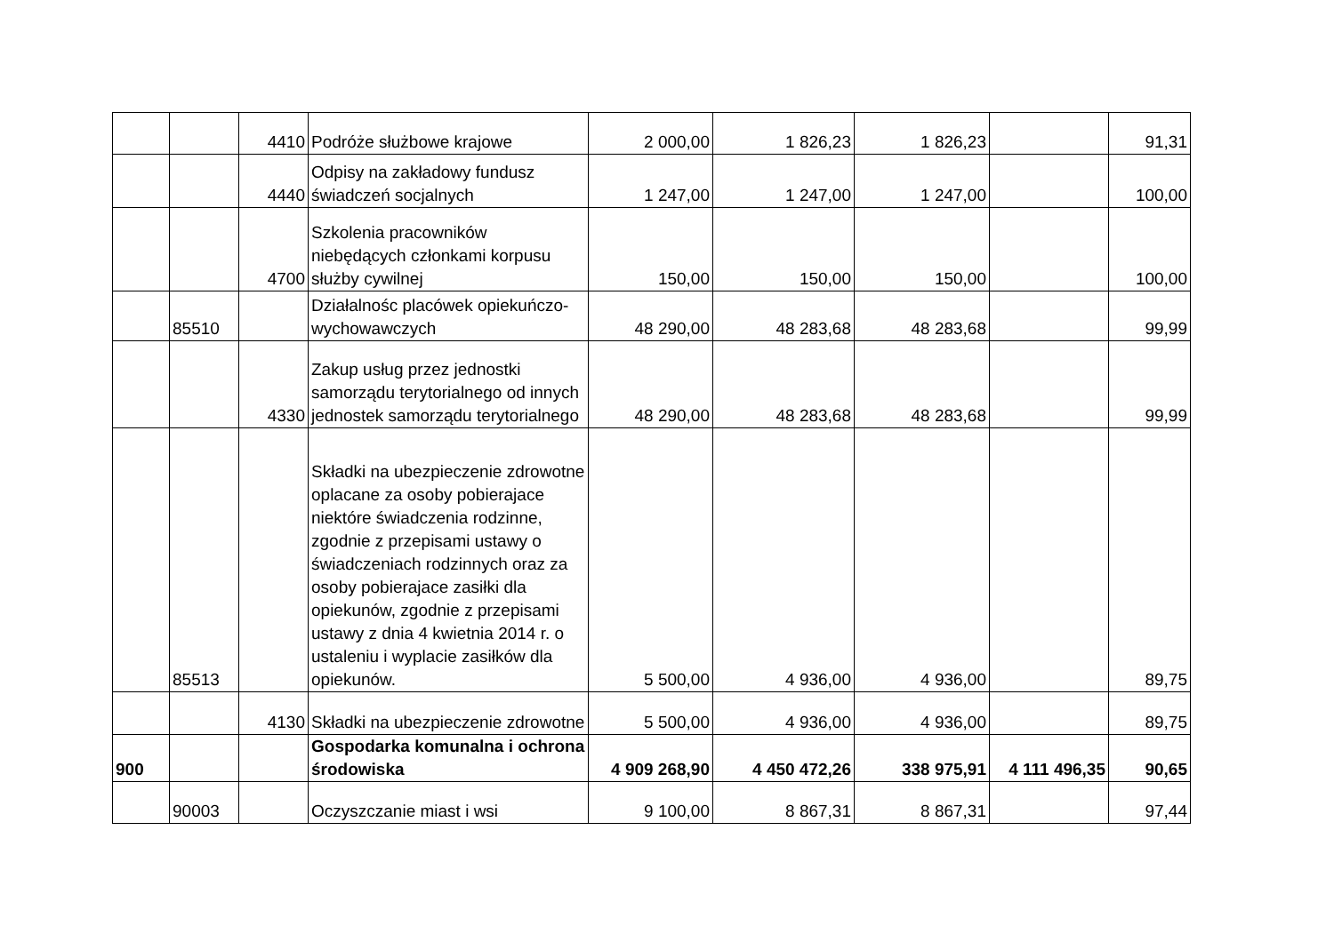| | | 4410 | Podróże służbowe krajowe | 2 000,00 | 1 826,23 | 1 826,23 | | 91,31 |
| | | 4440 | Odpisy na zakładowy fundusz świadczeń socjalnych | 1 247,00 | 1 247,00 | 1 247,00 | | 100,00 |
| | | 4700 | Szkolenia pracowników niebędących członkami korpusu służby cywilnej | 150,00 | 150,00 | 150,00 | | 100,00 |
| | 85510 | | Działalnośc placówek opiekuńczo-wychowawczych | 48 290,00 | 48 283,68 | 48 283,68 | | 99,99 |
| | | 4330 | Zakup usług przez jednostki samorządu terytorialnego od innych jednostek samorządu terytorialnego | 48 290,00 | 48 283,68 | 48 283,68 | | 99,99 |
| | 85513 | | Składki na ubezpieczenie zdrowotne oplacane za osoby pobierajace niektóre świadczenia rodzinne, zgodnie z przepisami ustawy o świadczeniach rodzinnych oraz za osoby pobierajace zasiłki dla opiekunów, zgodnie z przepisami ustawy z dnia 4 kwietnia 2014 r. o ustaleniu i wyplacie zasiłków dla opiekunów. | 5 500,00 | 4 936,00 | 4 936,00 | | 89,75 |
| | | 4130 | Składki na ubezpieczenie zdrowotne | 5 500,00 | 4 936,00 | 4 936,00 | | 89,75 |
| 900 | | | Gospodarka komunalna i ochrona środowiska | 4 909 268,90 | 4 450 472,26 | 338 975,91 | 4 111 496,35 | 90,65 |
| | 90003 | | Oczyszczanie miast i wsi | 9 100,00 | 8 867,31 | 8 867,31 | | 97,44 |